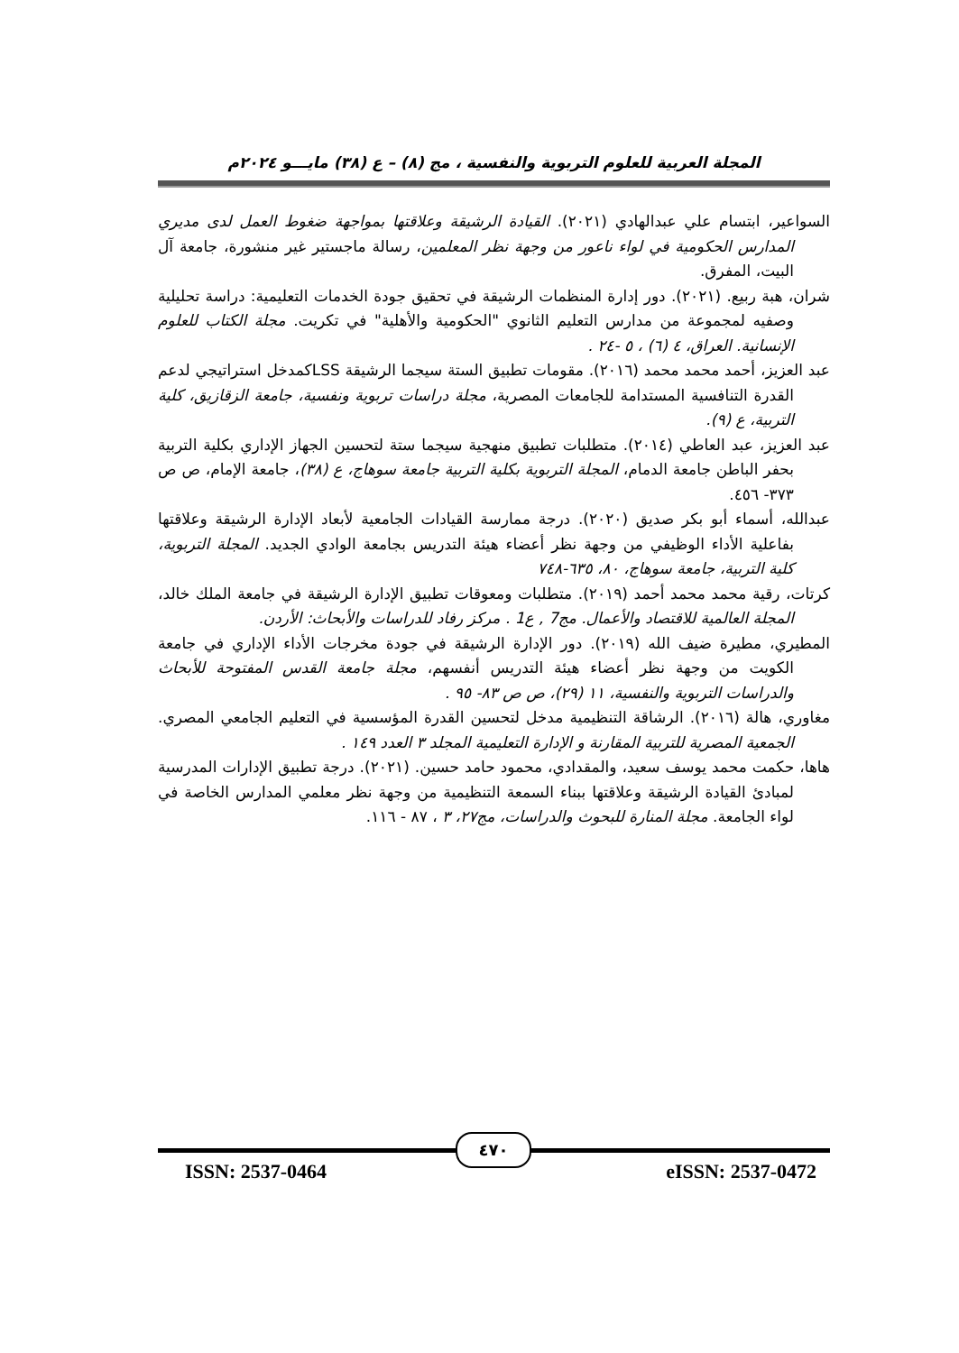المجلة العربية للعلوم التربوية والنفسية ، مج (٨) – ع (٣٨) مايـــو ٢٠٢٤م
السواعير، ابتسام علي عبدالهادي (٢٠٢١). القيادة الرشيقة وعلاقتها بمواجهة ضغوط العمل لدى مديري المدارس الحكومية في لواء ناعور من وجهة نظر المعلمين، رسالة ماجستير غير منشورة، جامعة آل البيت، المفرق.
شران، هبة ربيع. (٢٠٢١). دور إدارة المنظمات الرشيقة في تحقيق جودة الخدمات التعليمية: دراسة تحليلية وصفيه لمجموعة من مدارس التعليم الثانوي "الحكومية والأهلية" في تكريت. مجلة الكتاب للعلوم الإنسانية. العراق، ٤ (٦) ، ٥ -٢٤ .
عبد العزيز، أحمد محمد محمد (٢٠١٦). مقومات تطبيق الستة سيجما الرشيقة LSSكمدخل استراتيجي لدعم القدرة التنافسية المستدامة للجامعات المصرية، مجلة دراسات تربوية ونفسية، جامعة الزقازيق، كلية التربية، ع (٩).
عبد العزيز، عبد العاطي (٢٠١٤). متطلبات تطبيق منهجية سيجما ستة لتحسين الجهاز الإداري بكلية التربية بحفر الباطن جامعة الدمام، المجلة التربوية بكلية التربية جامعة سوهاج، ع (٣٨)، جامعة الإمام، ص ص ٣٧٣- ٤٥٦.
عبدالله، أسماء أبو بكر صديق (٢٠٢٠). درجة ممارسة القيادات الجامعية لأبعاد الإدارة الرشيقة وعلاقتها بفاعلية الأداء الوظيفي من وجهة نظر أعضاء هيئة التدريس بجامعة الوادي الجديد. المجلة التربوية، كلية التربية، جامعة سوهاج، ٨٠، ٦٣٥-٧٤٨
كرتات، رقية محمد محمد أحمد (٢٠١٩). متطلبات ومعوقات تطبيق الإدارة الرشيقة في جامعة الملك خالد، المجلة العالمية للاقتصاد والأعمال. مج7 , ع1 . مركز رفاد للدراسات والأبحاث: الأردن.
المطيري، مطيرة ضيف الله (٢٠١٩). دور الإدارة الرشيقة في جودة مخرجات الأداء الإداري في جامعة الكويت من وجهة نظر أعضاء هيئة التدريس أنفسهم، مجلة جامعة القدس المفتوحة للأبحاث والدراسات التربوية والنفسية، ١١ (٢٩)، ص ص ٨٣- ٩٥ .
مغاوري، هالة (٢٠١٦). الرشاقة التنظيمية مدخل لتحسين القدرة المؤسسية في التعليم الجامعي المصري. الجمعية المصرية للتربية المقارنة و الإدارة التعليمية المجلد ٣ العدد ١٤٩ .
هاها، حكمت محمد يوسف سعيد، والمقدادي، محمود حامد حسين. (٢٠٢١). درجة تطبيق الإدارات المدرسية لمبادئ القيادة الرشيقة وعلاقتها ببناء السمعة التنظيمية من وجهة نظر معلمي المدارس الخاصة في لواء الجامعة. مجلة المنارة للبحوث والدراسات، مج٢٧، ٣ ، ٨٧ - ١١٦.
٤٧٠
ISSN: 2537-0464 eISSN: 2537-0472